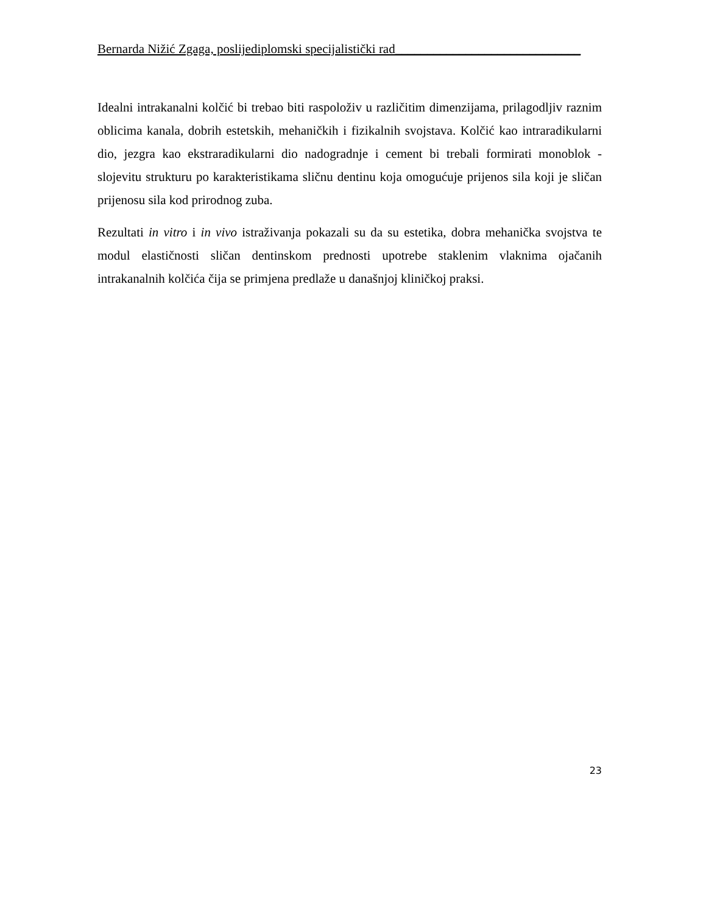Bernarda Nižić Zgaga, poslijediplomski specijalistički rad_____________________________
Idealni intrakanalni kolčić bi trebao biti raspoloživ u različitim dimenzijama, prilagodljiv raznim oblicima kanala, dobrih estetskih, mehaničkih i fizikalnih svojstava. Kolčić kao intraradikularni dio, jezgra kao ekstraradikularni dio nadogradnje i cement bi trebali formirati monoblok - slojevitu strukturu po karakteristikama sličnu dentinu koja omogućuje prijenos sila koji je sličan prijenosu sila kod prirodnog zuba.
Rezultati in vitro i in vivo istraživanja pokazali su da su estetika, dobra mehanička svojstva te modul elastičnosti sličan dentinskom prednosti upotrebe staklenim vlaknima ojačanih intrakanalnih kolčića čija se primjena predlaže u današnjoj kliničkoj praksi.
23